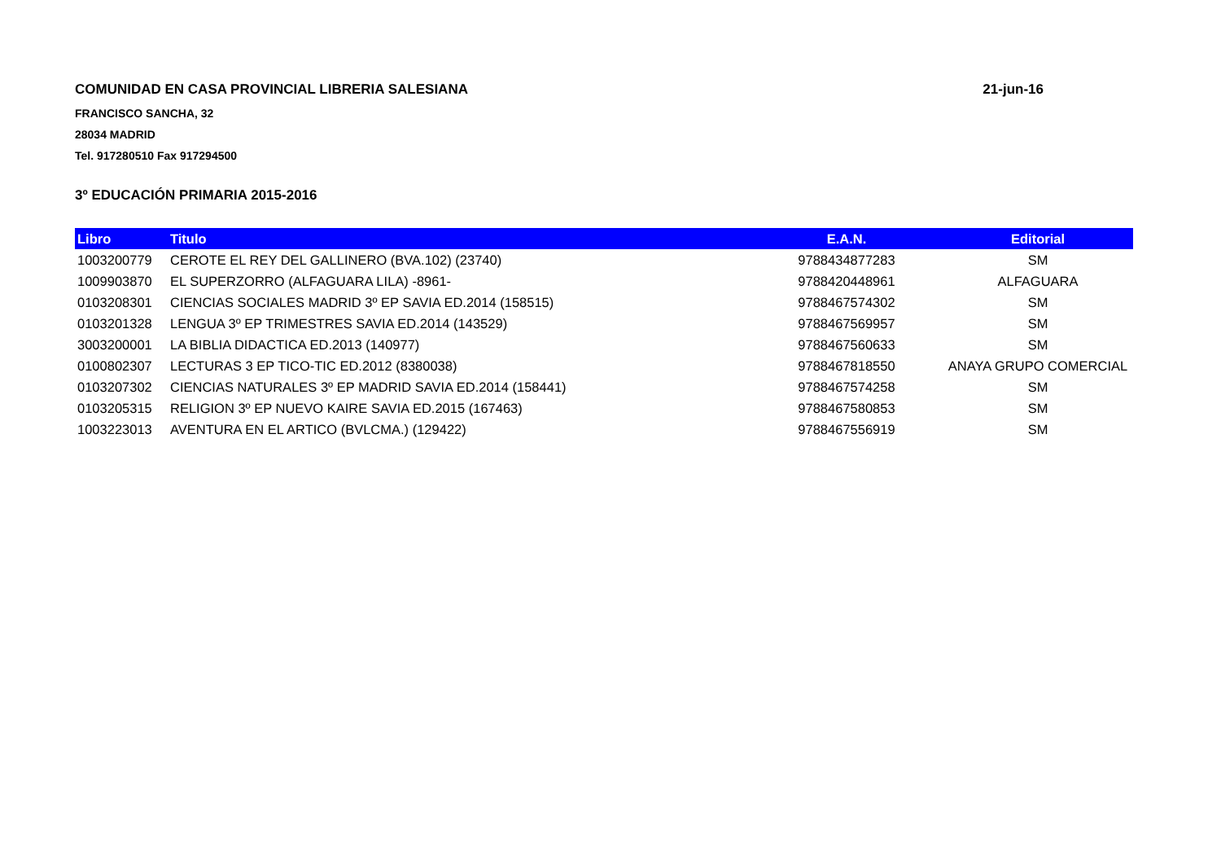COMUNIDAD EN CASA PROVINCIAL LIBRERIA SALESIANA 21-jun-16
FRANCISCO SANCHA, 32
28034 MADRID
Tel. 917280510 Fax 917294500
3º EDUCACIÓN PRIMARIA 2015-2016
| Libro | Titulo | E.A.N. | Editorial |
| --- | --- | --- | --- |
| 1003200779 | CEROTE EL REY DEL GALLINERO (BVA.102) (23740) | 9788434877283 | SM |
| 1009903870 | EL SUPERZORRO (ALFAGUARA LILA) -8961- | 9788420448961 | ALFAGUARA |
| 0103208301 | CIENCIAS SOCIALES MADRID 3º EP SAVIA ED.2014 (158515) | 9788467574302 | SM |
| 0103201328 | LENGUA 3º EP TRIMESTRES SAVIA ED.2014 (143529) | 9788467569957 | SM |
| 3003200001 | LA BIBLIA DIDACTICA ED.2013 (140977) | 9788467560633 | SM |
| 0100802307 | LECTURAS 3 EP TICO-TIC ED.2012 (8380038) | 9788467818550 | ANAYA GRUPO COMERCIAL |
| 0103207302 | CIENCIAS NATURALES 3º EP MADRID SAVIA ED.2014 (158441) | 9788467574258 | SM |
| 0103205315 | RELIGION 3º EP NUEVO KAIRE SAVIA ED.2015 (167463) | 9788467580853 | SM |
| 1003223013 | AVENTURA EN EL ARTICO (BVLCMA.) (129422) | 9788467556919 | SM |